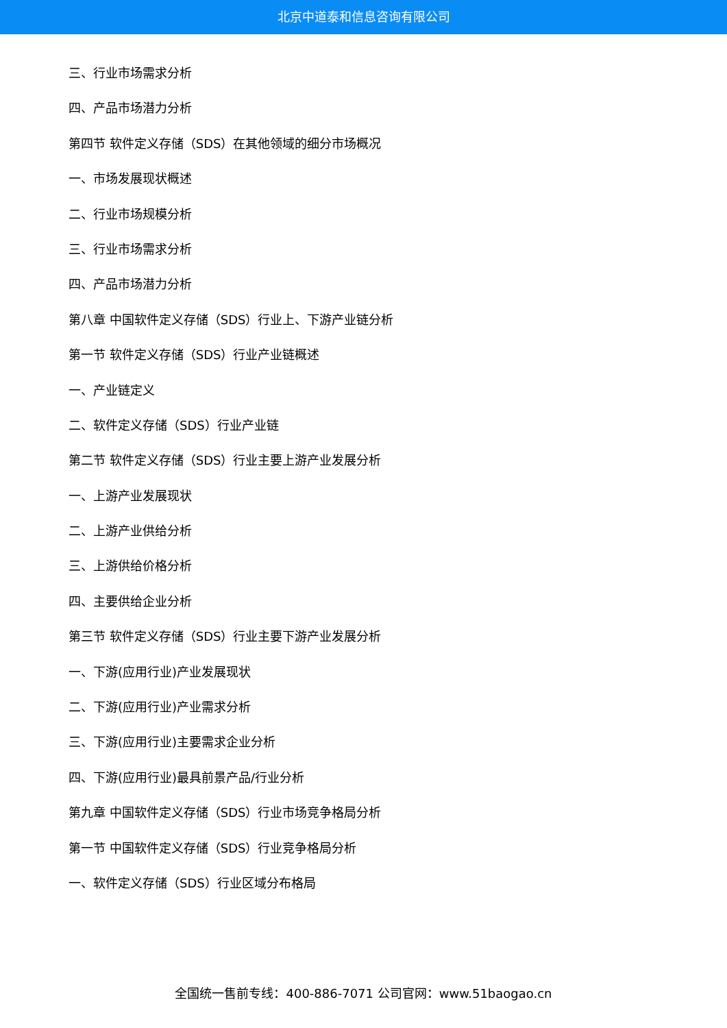北京中道泰和信息咨询有限公司
三、行业市场需求分析
四、产品市场潜力分析
第四节 软件定义存储（SDS）在其他领域的细分市场概况
一、市场发展现状概述
二、行业市场规模分析
三、行业市场需求分析
四、产品市场潜力分析
第八章 中国软件定义存储（SDS）行业上、下游产业链分析
第一节 软件定义存储（SDS）行业产业链概述
一、产业链定义
二、软件定义存储（SDS）行业产业链
第二节 软件定义存储（SDS）行业主要上游产业发展分析
一、上游产业发展现状
二、上游产业供给分析
三、上游供给价格分析
四、主要供给企业分析
第三节 软件定义存储（SDS）行业主要下游产业发展分析
一、下游(应用行业)产业发展现状
二、下游(应用行业)产业需求分析
三、下游(应用行业)主要需求企业分析
四、下游(应用行业)最具前景产品/行业分析
第九章 中国软件定义存储（SDS）行业市场竞争格局分析
第一节 中国软件定义存储（SDS）行业竞争格局分析
一、软件定义存储（SDS）行业区域分布格局
全国统一售前专线：400-886-7071 公司官网：www.51baogao.cn